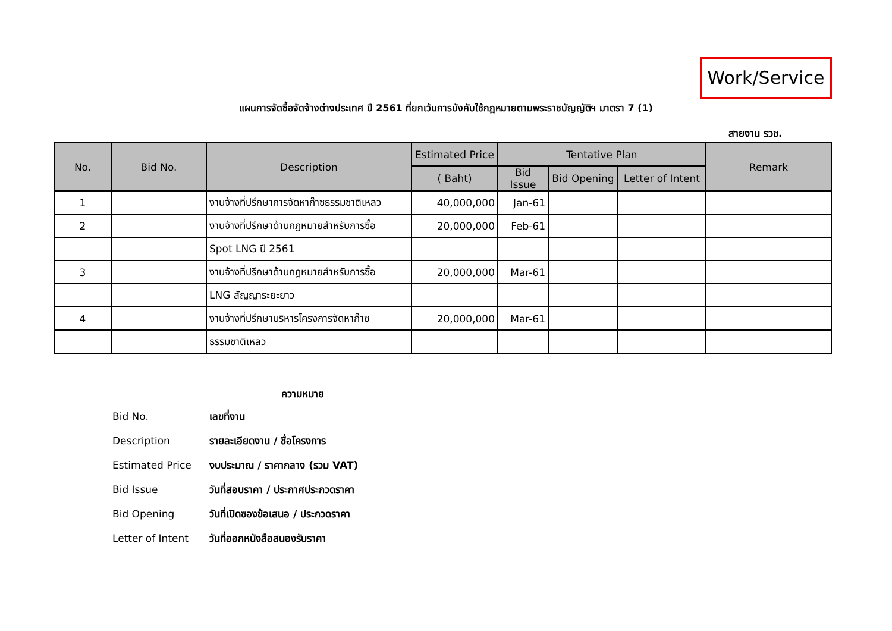Work/Service
แผนการจัดซื้อจัดจ้างต่างประเทศ ปี 2561 ที่ยกเว้นการบังคับใช้กฎหมายตามพระราชบัญญัติฯ มาตรา 7 (1)
สายงาน รวช.
| No. | Bid No. | Description | Estimated Price | Tentative Plan | | | Remark |
| --- | --- | --- | --- | --- | --- | --- | --- |
| | | | ( Baht) | Bid Issue | Bid Opening | Letter of Intent | |
| 1 | | งานจ้างที่ปรึกษาการจัดหาก๊าซธรรมชาติเหลว | 40,000,000 | Jan-61 | | | |
| 2 | | งานจ้างที่ปรึกษาด้านกฎหมายสำหรับการซื้อ | 20,000,000 | Feb-61 | | | |
| | | Spot LNG ปี 2561 | | | | | |
| 3 | | งานจ้างที่ปรึกษาด้านกฎหมายสำหรับการซื้อ | 20,000,000 | Mar-61 | | | |
| | | LNG สัญญาระยะยาว | | | | | |
| 4 | | งานจ้างที่ปรึกษาบริหารโครงการจัดหาก๊าซ | 20,000,000 | Mar-61 | | | |
| | | ธรรมชาติเหลว | | | | | |
ความหมาย
Bid No. เลขที่งาน
Description รายละเอียดงาน / ชื่อโครงการ
Estimated Price งบประมาณ / ราคากลาง (รวม VAT)
Bid Issue วันที่สอบราคา / ประกาศประกวดราคา
Bid Opening วันที่เปิดซองข้อเสนอ / ประกวดราคา
Letter of Intent วันที่ออกหนังสือสนองรับราคา